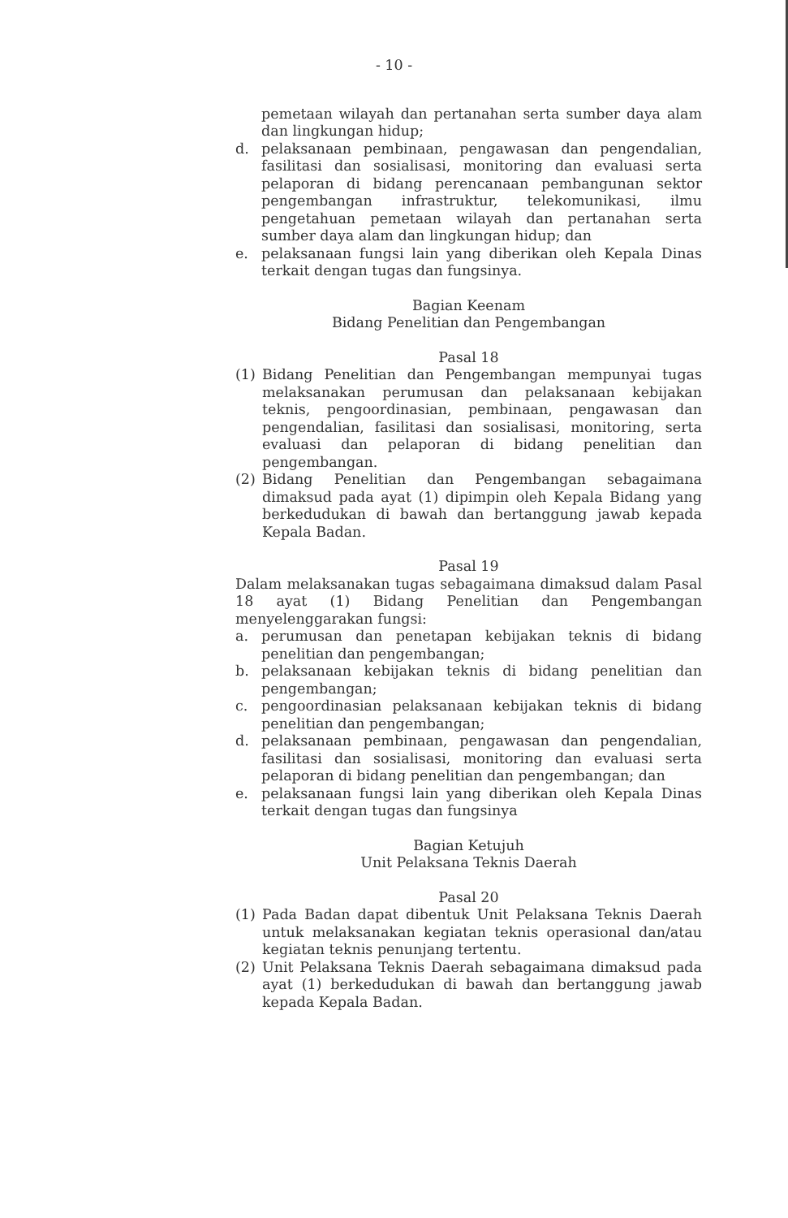- 10 -
pemetaan wilayah dan pertanahan serta sumber daya alam dan lingkungan hidup;
d. pelaksanaan pembinaan, pengawasan dan pengendalian, fasilitasi dan sosialisasi, monitoring dan evaluasi serta pelaporan di bidang perencanaan pembangunan sektor pengembangan infrastruktur, telekomunikasi, ilmu pengetahuan pemetaan wilayah dan pertanahan serta sumber daya alam dan lingkungan hidup; dan
e. pelaksanaan fungsi lain yang diberikan oleh Kepala Dinas terkait dengan tugas dan fungsinya.
Bagian Keenam
Bidang Penelitian dan Pengembangan
Pasal 18
(1) Bidang Penelitian dan Pengembangan mempunyai tugas melaksanakan perumusan dan pelaksanaan kebijakan teknis, pengoordinasian, pembinaan, pengawasan dan pengendalian, fasilitasi dan sosialisasi, monitoring, serta evaluasi dan pelaporan di bidang penelitian dan pengembangan.
(2) Bidang Penelitian dan Pengembangan sebagaimana dimaksud pada ayat (1) dipimpin oleh Kepala Bidang yang berkedudukan di bawah dan bertanggung jawab kepada Kepala Badan.
Pasal 19
Dalam melaksanakan tugas sebagaimana dimaksud dalam Pasal 18 ayat (1) Bidang Penelitian dan Pengembangan menyelenggarakan fungsi:
a. perumusan dan penetapan kebijakan teknis di bidang penelitian dan pengembangan;
b. pelaksanaan kebijakan teknis di bidang penelitian dan pengembangan;
c. pengoordinasian pelaksanaan kebijakan teknis di bidang penelitian dan pengembangan;
d. pelaksanaan pembinaan, pengawasan dan pengendalian, fasilitasi dan sosialisasi, monitoring dan evaluasi serta pelaporan di bidang penelitian dan pengembangan; dan
e. pelaksanaan fungsi lain yang diberikan oleh Kepala Dinas terkait dengan tugas dan fungsinya
Bagian Ketujuh
Unit Pelaksana Teknis Daerah
Pasal 20
(1) Pada Badan dapat dibentuk Unit Pelaksana Teknis Daerah untuk melaksanakan kegiatan teknis operasional dan/atau kegiatan teknis penunjang tertentu.
(2) Unit Pelaksana Teknis Daerah sebagaimana dimaksud pada ayat (1) berkedudukan di bawah dan bertanggung jawab kepada Kepala Badan.